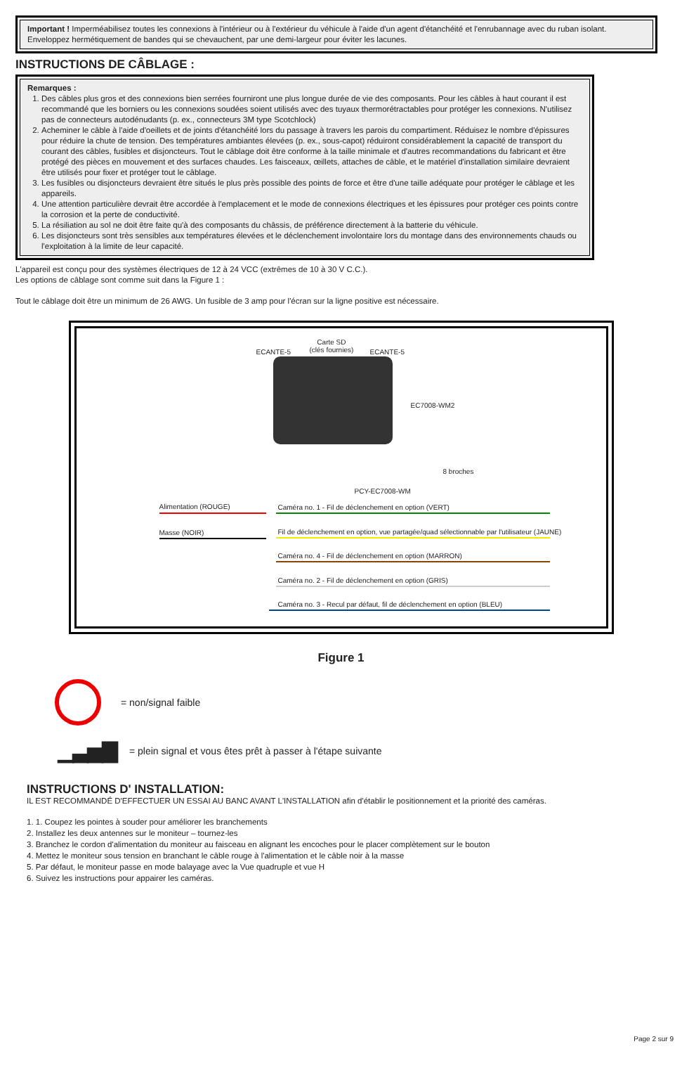Important ! Imperméabilisez toutes les connexions à l'intérieur ou à l'extérieur du véhicule à l'aide d'un agent d'étanchéité et l'enrubannage avec du ruban isolant. Enveloppez hermétiquement de bandes qui se chevauchent, par une demi-largeur pour éviter les lacunes.
INSTRUCTIONS DE CÂBLAGE :
Remarques :
1. Des câbles plus gros et des connexions bien serrées fourniront une plus longue durée de vie des composants. Pour les câbles à haut courant il est recommandé que les borniers ou les connexions soudées soient utilisés avec des tuyaux thermorétractables pour protéger les connexions. N'utilisez pas de connecteurs autodénudants (p. ex., connecteurs 3M type Scotchlock)
2. Acheminer le câble à l'aide d'oeillets et de joints d'étanchéité lors du passage à travers les parois du compartiment. Réduisez le nombre d'épissures pour réduire la chute de tension. Des températures ambiantes élevées (p. ex., sous-capot) réduiront considérablement la capacité de transport du courant des câbles, fusibles et disjoncteurs. Tout le câblage doit être conforme à la taille minimale et d'autres recommandations du fabricant et être protégé des pièces en mouvement et des surfaces chaudes. Les faisceaux, œillets, attaches de câble, et le matériel d'installation similaire devraient être utilisés pour fixer et protéger tout le câblage.
3. Les fusibles ou disjoncteurs devraient être situés le plus près possible des points de force et être d'une taille adéquate pour protéger le câblage et les appareils.
4. Une attention particulière devrait être accordée à l'emplacement et le mode de connexions électriques et les épissures pour protéger ces points contre la corrosion et la perte de conductivité.
5. La résiliation au sol ne doit être faite qu'à des composants du châssis, de préférence directement à la batterie du véhicule.
6. Les disjoncteurs sont très sensibles aux températures élevées et le déclenchement involontaire lors du montage dans des environnements chauds ou l'exploitation à la limite de leur capacité.
L'appareil est conçu pour des systèmes électriques de 12 à 24 VCC (extrêmes de 10 à 30 V C.C.).
Les options de câblage sont comme suit dans la Figure 1 :
Tout le câblage doit être un minimum de 26 AWG. Un fusible de 3 amp pour l'écran sur la ligne positive est nécessaire.
ECANTE-5
Carte SD
(clés fournies) ECANTE-5
EC7008-WM2
8 broches
PCY-EC7008-WM
Alimentation (ROUGE)
Masse (NOIR)
Caméra no. 1 - Fil de déclenchement en option (VERT)
Fil de déclenchement en option, vue partagée/quad sélectionnable par l'utilisateur (JAUNE)
Caméra no. 4 - Fil de déclenchement en option (MARRON)
Caméra no. 2 - Fil de déclenchement en option (GRIS)
Caméra no. 3 - Recul par défaut, fil de déclenchement en option (BLEU)
Figure 1
= non/signal faible
▁▃▅▇ = plein signal et vous êtes prêt à passer à l'étape suivante
INSTRUCTIONS D' INSTALLATION:
IL EST RECOMMANDÉ D'EFFECTUER UN ESSAI AU BANC AVANT L'INSTALLATION afin d'établir le positionnement et la priorité des caméras.
1. 1. Coupez les pointes à souder pour améliorer les branchements
2. Installez les deux antennes sur le moniteur – tournez-les
3. Branchez le cordon d'alimentation du moniteur au faisceau en alignant les encoches pour le placer complètement sur le bouton
4. Mettez le moniteur sous tension en branchant le câble rouge à l'alimentation et le câble noir à la masse
5. Par défaut, le moniteur passe en mode balayage avec la Vue quadruple et vue H
6. Suivez les instructions pour appairer les caméras.
Page 2 sur 9